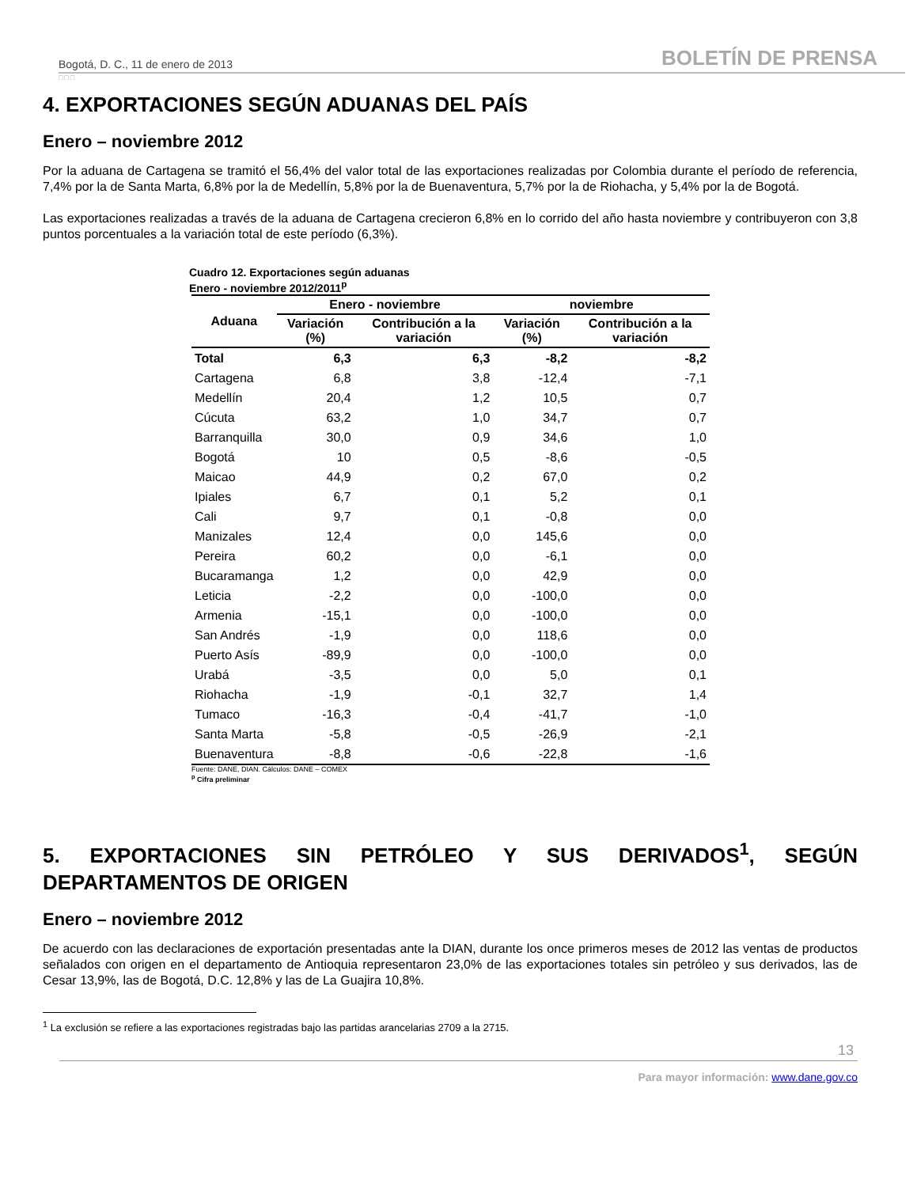Bogotá, D. C., 11 de enero de 2013 BOLETÍN DE PRENSA
□□□
4. EXPORTACIONES SEGÚN ADUANAS DEL PAÍS
Enero – noviembre 2012
Por la aduana de Cartagena se tramitó el 56,4% del valor total de las exportaciones realizadas por Colombia durante el período de referencia, 7,4% por la de Santa Marta, 6,8% por la de Medellín, 5,8% por la de Buenaventura, 5,7% por la de Riohacha, y 5,4% por la de Bogotá.
Las exportaciones realizadas a través de la aduana de Cartagena crecieron 6,8% en lo corrido del año hasta noviembre y contribuyeron con 3,8 puntos porcentuales a la variación total de este período (6,3%).
Cuadro 12. Exportaciones según aduanas
Enero - noviembre 2012/2011<sup>p</sup>
| Aduana | Enero - noviembre | | noviembre | |
| --- | --- | --- | --- | --- |
| | Variación (%) | Contribución a la variación | Variación (%) | Contribución a la variación |
| Total | 6,3 | 6,3 | -8,2 | -8,2 |
| Cartagena | 6,8 | 3,8 | -12,4 | -7,1 |
| Medellín | 20,4 | 1,2 | 10,5 | 0,7 |
| Cúcuta | 63,2 | 1,0 | 34,7 | 0,7 |
| Barranquilla | 30,0 | 0,9 | 34,6 | 1,0 |
| Bogotá | 10 | 0,5 | -8,6 | -0,5 |
| Maicao | 44,9 | 0,2 | 67,0 | 0,2 |
| Ipiales | 6,7 | 0,1 | 5,2 | 0,1 |
| Cali | 9,7 | 0,1 | -0,8 | 0,0 |
| Manizales | 12,4 | 0,0 | 145,6 | 0,0 |
| Pereira | 60,2 | 0,0 | -6,1 | 0,0 |
| Bucaramanga | 1,2 | 0,0 | 42,9 | 0,0 |
| Leticia | -2,2 | 0,0 | -100,0 | 0,0 |
| Armenia | -15,1 | 0,0 | -100,0 | 0,0 |
| San Andrés | -1,9 | 0,0 | 118,6 | 0,0 |
| Puerto Asís | -89,9 | 0,0 | -100,0 | 0,0 |
| Urabá | -3,5 | 0,0 | 5,0 | 0,1 |
| Riohacha | -1,9 | -0,1 | 32,7 | 1,4 |
| Tumaco | -16,3 | -0,4 | -41,7 | -1,0 |
| Santa Marta | -5,8 | -0,5 | -26,9 | -2,1 |
| Buenaventura | -8,8 | -0,6 | -22,8 | -1,6 |
Fuente: DANE, DIAN. Cálculos: DANE – COMEX
<sup>p</sup> Cifra preliminar
5. EXPORTACIONES SIN PETRÓLEO Y SUS DERIVADOS<sup>1</sup>, SEGÚN
DEPARTAMENTOS DE ORIGEN
Enero – noviembre 2012
De acuerdo con las declaraciones de exportación presentadas ante la DIAN, durante los once primeros meses de 2012 las ventas de productos señalados con origen en el departamento de Antioquia representaron 23,0% de las exportaciones totales sin petróleo y sus derivados, las de Cesar 13,9%, las de Bogotá, D.C. 12,8% y las de La Guajira 10,8%.
<sup>1</sup> La exclusión se refiere a las exportaciones registradas bajo las partidas arancelarias 2709 a la 2715.
13
Para mayor información: www.dane.gov.co